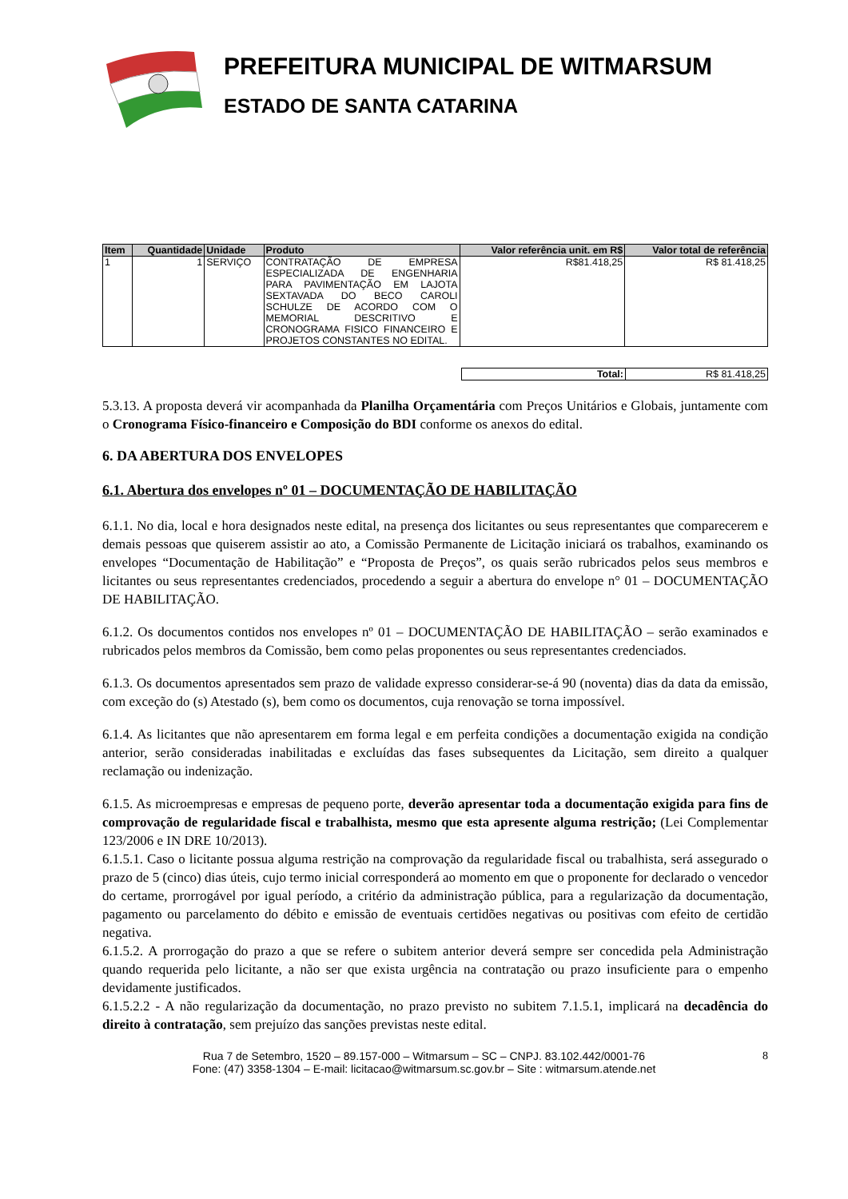PREFEITURA MUNICIPAL DE WITMARSUM
ESTADO DE SANTA CATARINA
| Item | Quantidade | Unidade | Produto | Valor referência unit. em R$ | Valor total de referência |
| --- | --- | --- | --- | --- | --- |
| 1 | 1 | SERVIÇO | CONTRATAÇÃO DE EMPRESA ESPECIALIZADA DE ENGENHARIA PARA PAVIMENTAÇÃO EM LAJOTA SEXTAVADA DO BECO CAROLI SCHULZE DE ACORDO COM O MEMORIAL DESCRITIVO E CRONOGRAMA FISICO FINANCEIRO E PROJETOS CONSTANTES NO EDITAL. | R$81.418,25 | R$ 81.418,25 |
| Total: | R$ 81.418,25 |
5.3.13. A proposta deverá vir acompanhada da Planilha Orçamentária com Preços Unitários e Globais, juntamente com o Cronograma Físico-financeiro e Composição do BDI conforme os anexos do edital.
6. DA ABERTURA DOS ENVELOPES
6.1. Abertura dos envelopes nº 01 – DOCUMENTAÇÃO DE HABILITAÇÃO
6.1.1. No dia, local e hora designados neste edital, na presença dos licitantes ou seus representantes que comparecerem e demais pessoas que quiserem assistir ao ato, a Comissão Permanente de Licitação iniciará os trabalhos, examinando os envelopes “Documentação de Habilitação” e “Proposta de Preços”, os quais serão rubricados pelos seus membros e licitantes ou seus representantes credenciados, procedendo a seguir a abertura do envelope n° 01 – DOCUMENTAÇÃO DE HABILITAÇÃO.
6.1.2. Os documentos contidos nos envelopes nº 01 – DOCUMENTAÇÃO DE HABILITAÇÃO – serão examinados e rubricados pelos membros da Comissão, bem como pelas proponentes ou seus representantes credenciados.
6.1.3. Os documentos apresentados sem prazo de validade expresso considerar-se-á 90 (noventa) dias da data da emissão, com exceção do (s) Atestado (s), bem como os documentos, cuja renovação se torna impossível.
6.1.4. As licitantes que não apresentarem em forma legal e em perfeita condições a documentação exigida na condição anterior, serão consideradas inabilitadas e excluídas das fases subsequentes da Licitação, sem direito a qualquer reclamação ou indenização.
6.1.5. As microempresas e empresas de pequeno porte, deverão apresentar toda a documentação exigida para fins de comprovação de regularidade fiscal e trabalhista, mesmo que esta apresente alguma restrição; (Lei Complementar 123/2006 e IN DRE 10/2013).
6.1.5.1. Caso o licitante possua alguma restrição na comprovação da regularidade fiscal ou trabalhista, será assegurado o prazo de 5 (cinco) dias úteis, cujo termo inicial corresponderá ao momento em que o proponente for declarado o vencedor do certame, prorrogável por igual período, a critério da administração pública, para a regularização da documentação, pagamento ou parcelamento do débito e emissão de eventuais certidões negativas ou positivas com efeito de certidão negativa.
6.1.5.2. A prorrogação do prazo a que se refere o subitem anterior deverá sempre ser concedida pela Administração quando requerida pelo licitante, a não ser que exista urgência na contratação ou prazo insuficiente para o empenho devidamente justificados.
6.1.5.2.2 - A não regularização da documentação, no prazo previsto no subitem 7.1.5.1, implicará na decadência do direito à contratação, sem prejuízo das sanções previstas neste edital.
Rua 7 de Setembro, 1520 – 89.157-000 – Witmarsum – SC – CNPJ. 83.102.442/0001-76
Fone: (47) 3358-1304 – E-mail: licitacao@witmarsum.sc.gov.br – Site : witmarsum.atende.net
8